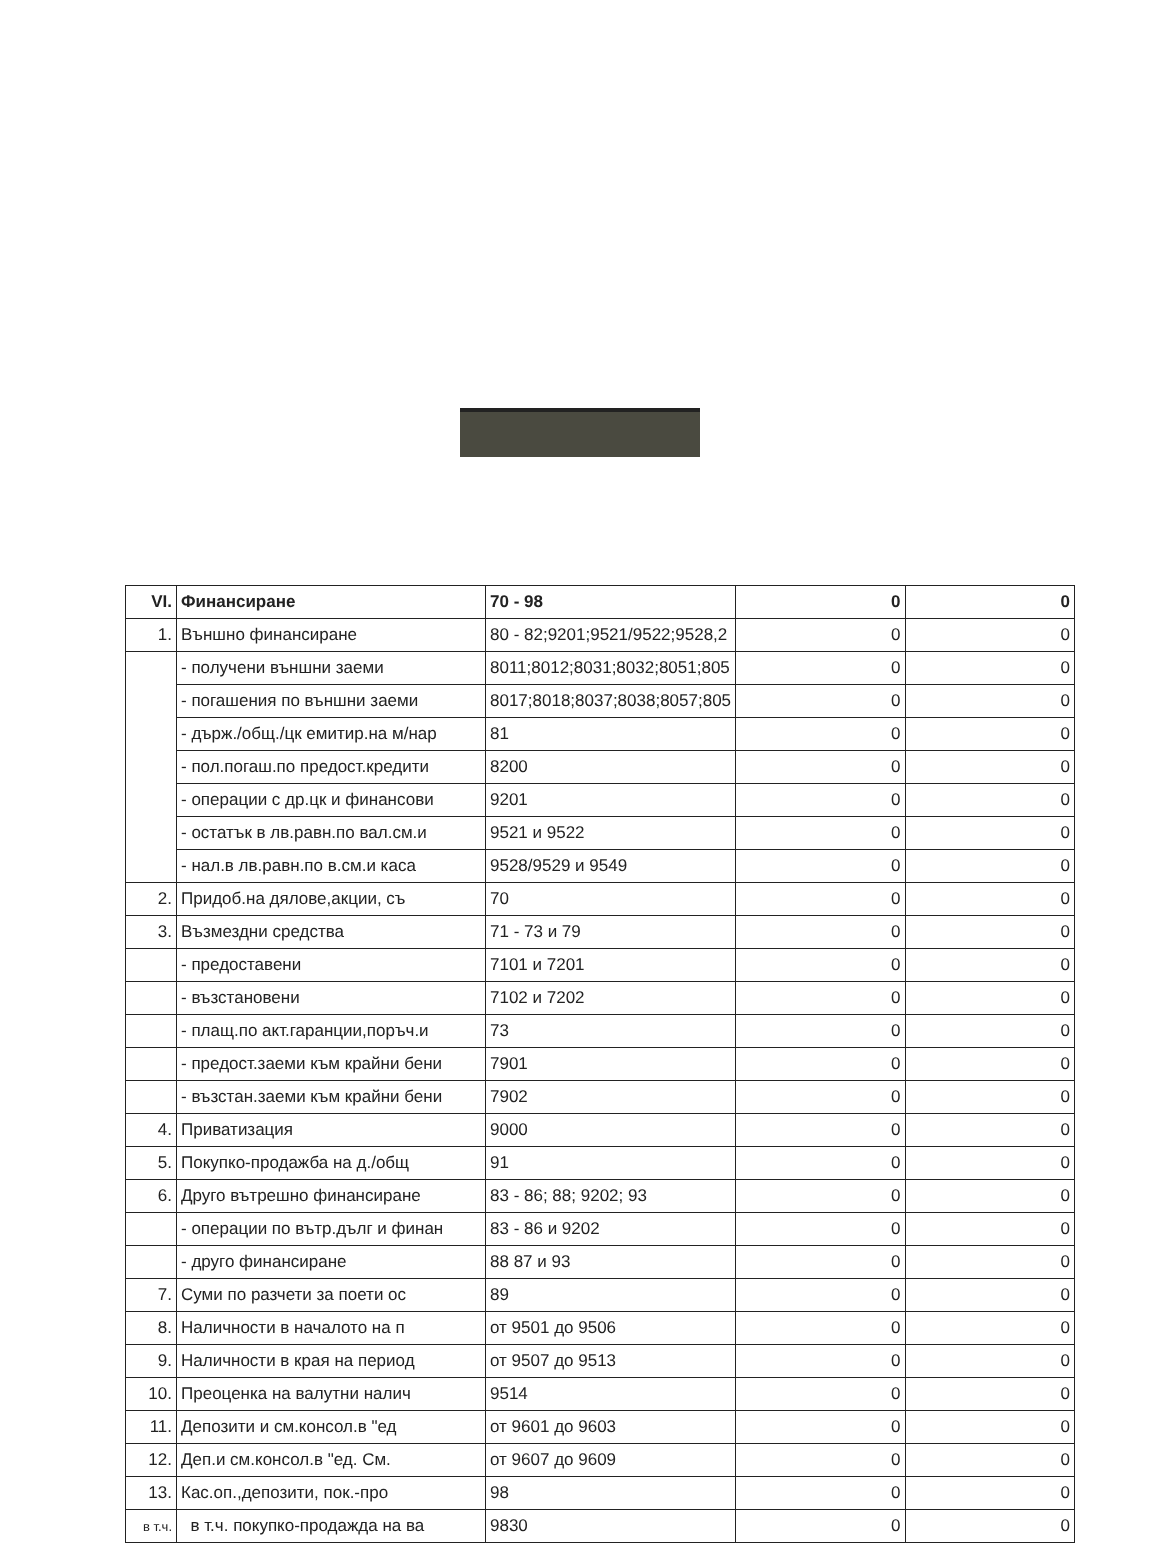| VI. | Финансиране | 70 - 98 | 0 | 0 |
| 1. | Външно финансиране | 80 - 82;9201;9521/9522;9528,2 | 0 | 0 |
| | - получени външни заеми | 8011;8012;8031;8032;8051;805 | 0 | 0 |
| | - погашения по външни заеми | 8017;8018;8037;8038;8057;805 | 0 | 0 |
| | - държ./общ./цк емитир.на м/нар | 81 | 0 | 0 |
| | - пол.погаш.по предост.кредити | 8200 | 0 | 0 |
| | - операции с др.цк и финансови | 9201 | 0 | 0 |
| | - остатък в лв.равн.по вал.см.и | 9521 и 9522 | 0 | 0 |
| | - нал.в лв.равн.по в.см.и каса | 9528/9529 и 9549 | 0 | 0 |
| 2. | Придоб.на дялове,акции, съ | 70 | 0 | 0 |
| 3. | Възмездни средства | 71 - 73 и 79 | 0 | 0 |
| | - предоставени | 7101 и 7201 | 0 | 0 |
| | - възстановени | 7102 и 7202 | 0 | 0 |
| | - плащ.по акт.гаранции,поръч.и | 73 | 0 | 0 |
| | - предост.заеми към крайни бени | 7901 | 0 | 0 |
| | - възстан.заеми към крайни бени | 7902 | 0 | 0 |
| 4. | Приватизация | 9000 | 0 | 0 |
| 5. | Покупко-продажба на д./общ | 91 | 0 | 0 |
| 6. | Друго вътрешно финансиране | 83 - 86; 88; 9202; 93 | 0 | 0 |
| | - операции по вътр.дълг и финан | 83 - 86 и 9202 | 0 | 0 |
| | - друго финансиране | 88 87 и 93 | 0 | 0 |
| 7. | Суми по разчети за поети ос | 89 | 0 | 0 |
| 8. | Наличности в началото на п | от 9501 до 9506 | 0 | 0 |
| 9. | Наличности в края на период | от 9507 до 9513 | 0 | 0 |
| 10. | Преоценка на валутни налич | 9514 | 0 | 0 |
| 11. | Депозити и см.консол.в "ед | от 9601 до 9603 | 0 | 0 |
| 12. | Деп.и см.консол.в "ед. См. | от 9607 до 9609 | 0 | 0 |
| 13. | Кас.оп.,депозити, пок.-про | 98 | 0 | 0 |
| в т.ч. | в т.ч. покупко-продажда на ва | 9830 | 0 | 0 |